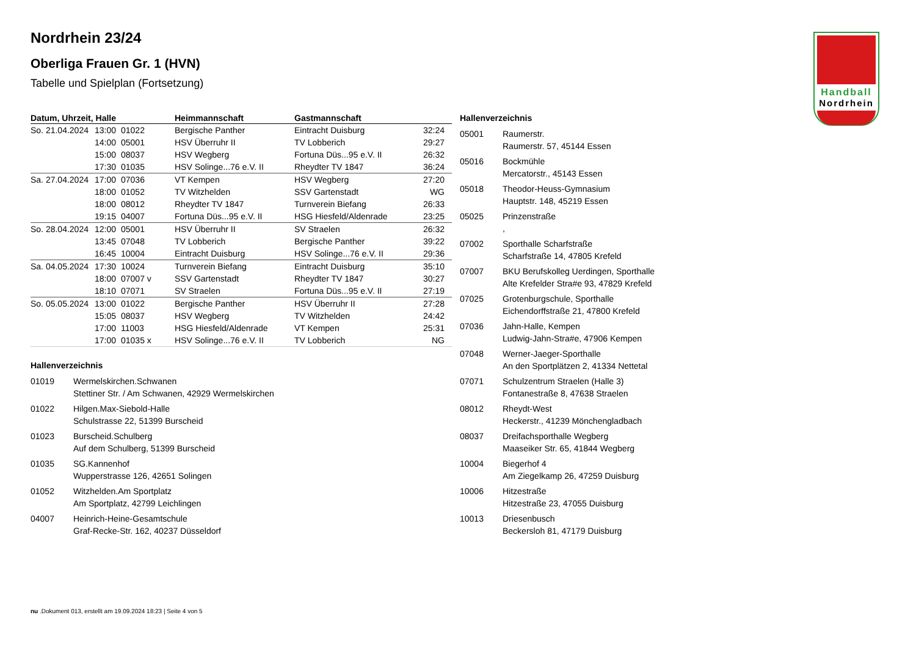Handball
Nordrhein
Nordrhein 23/24
Oberliga Frauen Gr. 1 (HVN)
Tabelle und Spielplan (Fortsetzung)
| Datum, Uhrzeit, Halle | | | Heimmannschaft | Gastmannschaft | |
| --- | --- | --- | --- | --- | --- |
| So. 21.04.2024 | 13:00 | 01022 | Bergische Panther | Eintracht Duisburg | 32:24 |
| | 14:00 | 05001 | HSV Überruhr II | TV Lobberich | 29:27 |
| | 15:00 | 08037 | HSV Wegberg | Fortuna Düs...95 e.V. II | 26:32 |
| | 17:30 | 01035 | HSV Solinge...76 e.V. II | Rheydter TV 1847 | 36:24 |
| Sa. 27.04.2024 | 17:00 | 07036 | VT Kempen | HSV Wegberg | 27:20 |
| | 18:00 | 01052 | TV Witzhelden | SSV Gartenstadt | WG |
| | 18:00 | 08012 | Rheydter TV 1847 | Turnverein Biefang | 26:33 |
| | 19:15 | 04007 | Fortuna Düs...95 e.V. II | HSG Hiesfeld/Aldenrade | 23:25 |
| So. 28.04.2024 | 12:00 | 05001 | HSV Überruhr II | SV Straelen | 26:32 |
| | 13:45 | 07048 | TV Lobberich | Bergische Panther | 39:22 |
| | 16:45 | 10004 | Eintracht Duisburg | HSV Solinge...76 e.V. II | 29:36 |
| Sa. 04.05.2024 | 17:30 | 10024 | Turnverein Biefang | Eintracht Duisburg | 35:10 |
| | 18:00 | 07007 v | SSV Gartenstadt | Rheydter TV 1847 | 30:27 |
| | 18:10 | 07071 | SV Straelen | Fortuna Düs...95 e.V. II | 27:19 |
| So. 05.05.2024 | 13:00 | 01022 | Bergische Panther | HSV Überruhr II | 27:28 |
| | 15:05 | 08037 | HSV Wegberg | TV Witzhelden | 24:42 |
| | 17:00 | 11003 | HSG Hiesfeld/Aldenrade | VT Kempen | 25:31 |
| | 17:00 | 01035 x | HSV Solinge...76 e.V. II | TV Lobberich | NG |
Hallenverzeichnis
01019 Wermelskirchen.Schwanen
Stettiner Str. / Am Schwanen, 42929 Wermelskirchen
01022 Hilgen.Max-Siebold-Halle
Schulstrasse 22, 51399 Burscheid
01023 Burscheid.Schulberg
Auf dem Schulberg, 51399 Burscheid
01035 SG.Kannenhof
Wupperstrasse 126, 42651 Solingen
01052 Witzhelden.Am Sportplatz
Am Sportplatz, 42799 Leichlingen
04007 Heinrich-Heine-Gesamtschule
Graf-Recke-Str. 162, 40237 Düsseldorf
Hallenverzeichnis
05001 Raumerstr.
Raumerstr. 57, 45144 Essen
05016 Bockmühle
Mercatorstr., 45143 Essen
05018 Theodor-Heuss-Gymnasium
Hauptstr. 148, 45219 Essen
05025 Prinzenstraße
,
07002 Sporthalle Scharfstraße
Scharfstraße 14, 47805 Krefeld
07007 BKU Berufskolleg Uerdingen, Sporthalle
Alte Krefelder Stra#e 93, 47829 Krefeld
07025 Grotenburgschule, Sporthalle
Eichendorffstraße 21, 47800 Krefeld
07036 Jahn-Halle, Kempen
Ludwig-Jahn-Stra#e, 47906 Kempen
07048 Werner-Jaeger-Sporthalle
An den Sportplätzen 2, 41334 Nettetal
07071 Schulzentrum Straelen (Halle 3)
Fontanestraße 8, 47638 Straelen
08012 Rheydt-West
Heckerstr., 41239 Mönchengladbach
08037 Dreifachsporthalle Wegberg
Maaseiker Str. 65, 41844 Wegberg
10004 Biegerhof 4
Am Ziegelkamp 26, 47259 Duisburg
10006 Hitzestraße
Hitzestraße 23, 47055 Duisburg
10013 Driesenbusch
Beckersloh 81, 47179 Duisburg
nu .Dokument 013, erstellt am 19.09.2024 18:23 | Seite 4 von 5